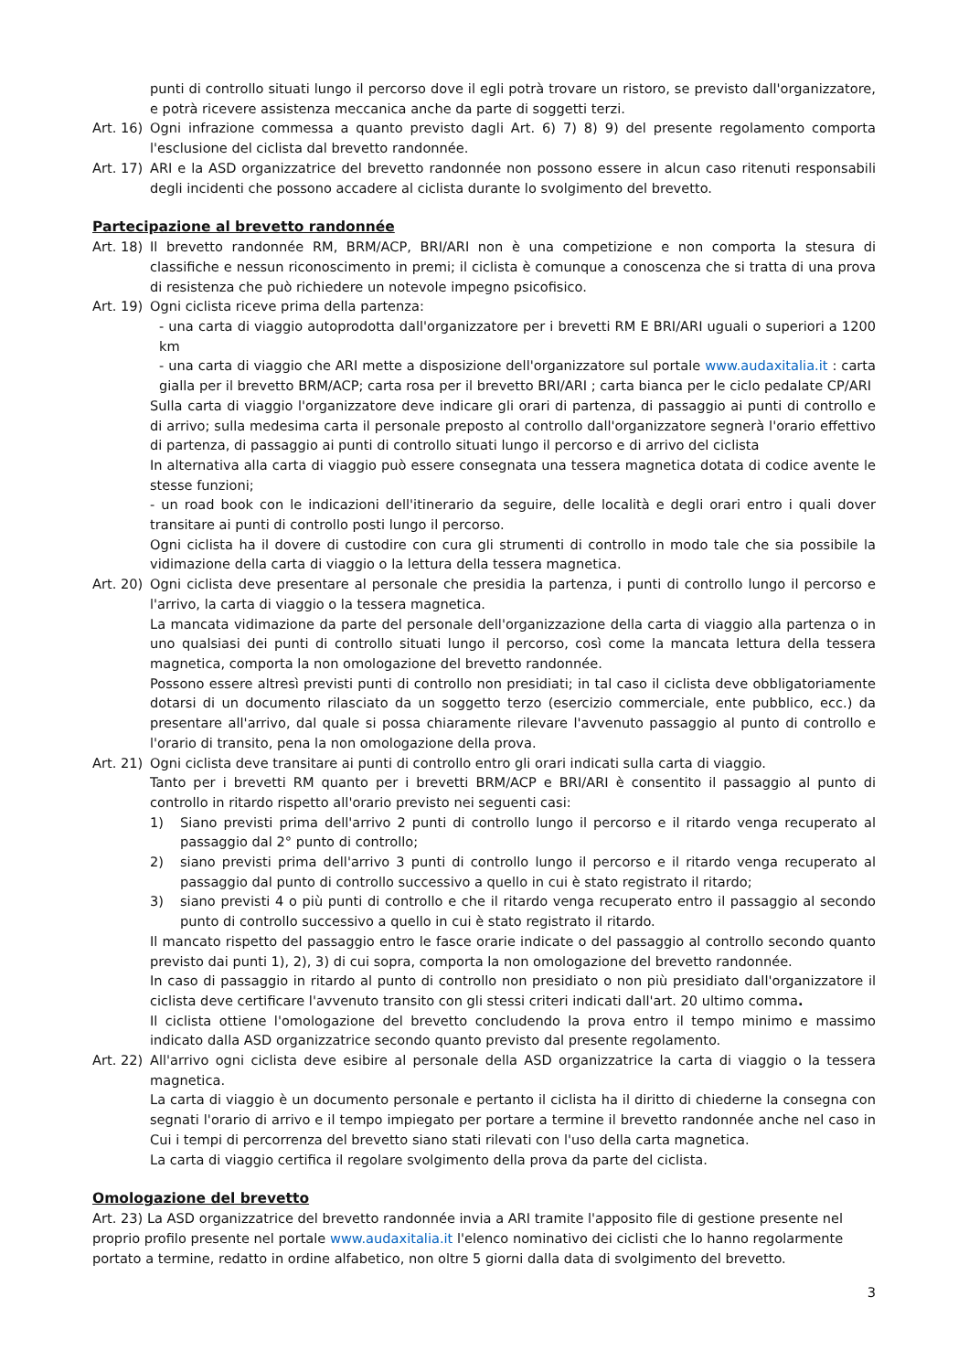punti di controllo situati lungo il percorso dove il egli potrà trovare un ristoro, se previsto dall'organizzatore, e potrà ricevere assistenza meccanica anche da parte di soggetti terzi.
Art. 16) Ogni infrazione commessa a quanto previsto dagli Art. 6) 7) 8) 9) del presente regolamento comporta l'esclusione del ciclista dal brevetto randonnée.
Art. 17) ARI e la ASD organizzatrice del brevetto randonnée non possono essere in alcun caso ritenuti responsabili degli incidenti che possono accadere al ciclista durante lo svolgimento del brevetto.
Partecipazione al brevetto randonnée
Art. 18) Il brevetto randonnée RM, BRM/ACP, BRI/ARI non è una competizione e non comporta la stesura di classifiche e nessun riconoscimento in premi; il ciclista è comunque a conoscenza che si tratta di una prova di resistenza che può richiedere un notevole impegno psicofisico.
Art. 19) Ogni ciclista riceve prima della partenza:
- una carta di viaggio autoprodotta dall'organizzatore per i brevetti RM E BRI/ARI uguali o superiori a 1200 km
- una carta di viaggio che ARI mette a disposizione dell'organizzatore sul portale www.audaxitalia.it : carta gialla per il brevetto BRM/ACP; carta rosa per il brevetto BRI/ARI ; carta bianca per le ciclo pedalate CP/ARI
Sulla carta di viaggio l'organizzatore deve indicare gli orari di partenza, di passaggio ai punti di controllo e di arrivo; sulla medesima carta il personale preposto al controllo dall'organizzatore segnerà l'orario effettivo di partenza, di passaggio ai punti di controllo situati lungo il percorso e di arrivo del ciclista
In alternativa alla carta di viaggio può essere consegnata una tessera magnetica dotata di codice avente le stesse funzioni;
- un road book con le indicazioni dell'itinerario da seguire, delle località e degli orari entro i quali dover transitare ai punti di controllo posti lungo il percorso.
Ogni ciclista ha il dovere di custodire con cura gli strumenti di controllo in modo tale che sia possibile la vidimazione della carta di viaggio o la lettura della tessera magnetica.
Art. 20) Ogni ciclista deve presentare al personale che presidia la partenza, i punti di controllo lungo il percorso e l'arrivo, la carta di viaggio o la tessera magnetica.
La mancata vidimazione da parte del personale dell'organizzazione della carta di viaggio alla partenza o in uno qualsiasi dei punti di controllo situati lungo il percorso, così come la mancata lettura della tessera magnetica, comporta la non omologazione del brevetto randonnée.
Possono essere altresì previsti punti di controllo non presidiati; in tal caso il ciclista deve obbligatoriamente dotarsi di un documento rilasciato da un soggetto terzo (esercizio commerciale, ente pubblico, ecc.) da presentare all'arrivo, dal quale si possa chiaramente rilevare l'avvenuto passaggio al punto di controllo e l'orario di transito, pena la non omologazione della prova.
Art. 21) Ogni ciclista deve transitare ai punti di controllo entro gli orari indicati sulla carta di viaggio.
Tanto per i brevetti RM quanto per i brevetti BRM/ACP e BRI/ARI è consentito il passaggio al punto di controllo in ritardo rispetto all'orario previsto nei seguenti casi:
1) Siano previsti prima dell'arrivo 2 punti di controllo lungo il percorso e il ritardo venga recuperato al passaggio dal 2° punto di controllo;
2) siano previsti prima dell'arrivo 3 punti di controllo lungo il percorso e il ritardo venga recuperato al passaggio dal punto di controllo successivo a quello in cui è stato registrato il ritardo;
3) siano previsti 4 o più punti di controllo e che il ritardo venga recuperato entro il passaggio al secondo punto di controllo successivo a quello in cui è stato registrato il ritardo.
Il mancato rispetto del passaggio entro le fasce orarie indicate o del passaggio al controllo secondo quanto previsto dai punti 1), 2), 3) di cui sopra, comporta la non omologazione del brevetto randonnée.
In caso di passaggio in ritardo al punto di controllo non presidiato o non più presidiato dall'organizzatore il ciclista deve certificare l'avvenuto transito con gli stessi criteri indicati dall'art. 20 ultimo comma.
Il ciclista ottiene l'omologazione del brevetto concludendo la prova entro il tempo minimo e massimo indicato dalla ASD organizzatrice secondo quanto previsto dal presente regolamento.
Art. 22) All'arrivo ogni ciclista deve esibire al personale della ASD organizzatrice la carta di viaggio o la tessera magnetica.
La carta di viaggio è un documento personale e pertanto il ciclista ha il diritto di chiederne la consegna con segnati l'orario di arrivo e il tempo impiegato per portare a termine il brevetto randonnée anche nel caso in Cui i tempi di percorrenza del brevetto siano stati rilevati con l'uso della carta magnetica.
La carta di viaggio certifica il regolare svolgimento della prova da parte del ciclista.
Omologazione del brevetto
Art. 23) La ASD organizzatrice del brevetto randonnée invia a ARI tramite l'apposito file di gestione presente nel proprio profilo presente nel portale www.audaxitalia.it l'elenco nominativo dei ciclisti che lo hanno regolarmente portato a termine, redatto in ordine alfabetico, non oltre 5 giorni dalla data di svolgimento del brevetto.
3